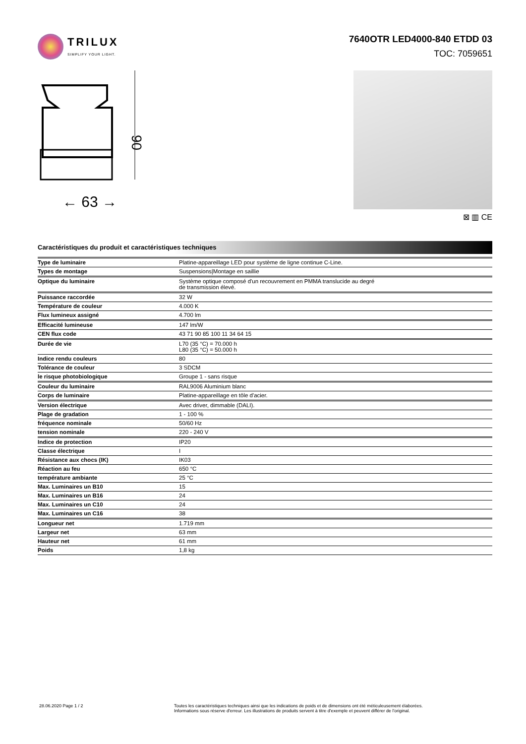TRILUX
SIMPLIFY YOUR LIGHT.
7640OTR LED4000-840 ETDD 03
TOC: 7059651
90
← 63 →
⊠ ▥ CE
Caractéristiques du produit et caractéristiques techniques
| Type de luminaire | Platine-appareillage LED pour système de ligne continue C-Line. |
| Types de montage | Suspensions/Montage en saillie |
| Optique du luminaire | Système optique composé d'un recouvrement en PMMA translucide au degré de transmission élevé. |
| Puissance raccordée | 32 W |
| Température de couleur | 4.000 K |
| Flux lumineux assigné | 4.700 lm |
| Efficacité lumineuse | 147 lm/W |
| CEN flux code | 43 71 90 85 100 11 34 64 15 |
| Durée de vie | L70 (35 °C) = 70.000 h L80 (35 °C) = 50.000 h |
| Indice rendu couleurs | 80 |
| Tolérance de couleur | 3 SDCM |
| le risque photobiologique | Groupe 1 - sans risque |
| Couleur du luminaire | RAL9006 Aluminium blanc |
| Corps de luminaire | Platine-appareillage en tôle d'acier. |
| Version électrique | Avec driver, dimmable (DALI). |
| Plage de gradation | 1 - 100 % |
| fréquence nominale | 50/60 Hz |
| tension nominale | 220 - 240 V |
| Indice de protection | IP20 |
| Classe électrique | I |
| Résistance aux chocs (IK) | IK03 |
| Réaction au feu | 650 °C |
| température ambiante | 25 °C |
| Max. Luminaires un B10 | 15 |
| Max. Luminaires un B16 | 24 |
| Max. Luminaires un C10 | 24 |
| Max. Luminaires un C16 | 38 |
| Longueur net | 1.719 mm |
| Largeur net | 63 mm |
| Hauteur net | 61 mm |
| Poids | 1,8 kg |
28.06.2020 Page 1 / 2 Toutes les caractéristiques techniques ainsi que les indications de poids et de dimensions ont été méticuleusement élaborées.
Informations sous réserve d'erreur. Les illustrations de produits servent à titre d'exemple et peuvent différer de l'original.